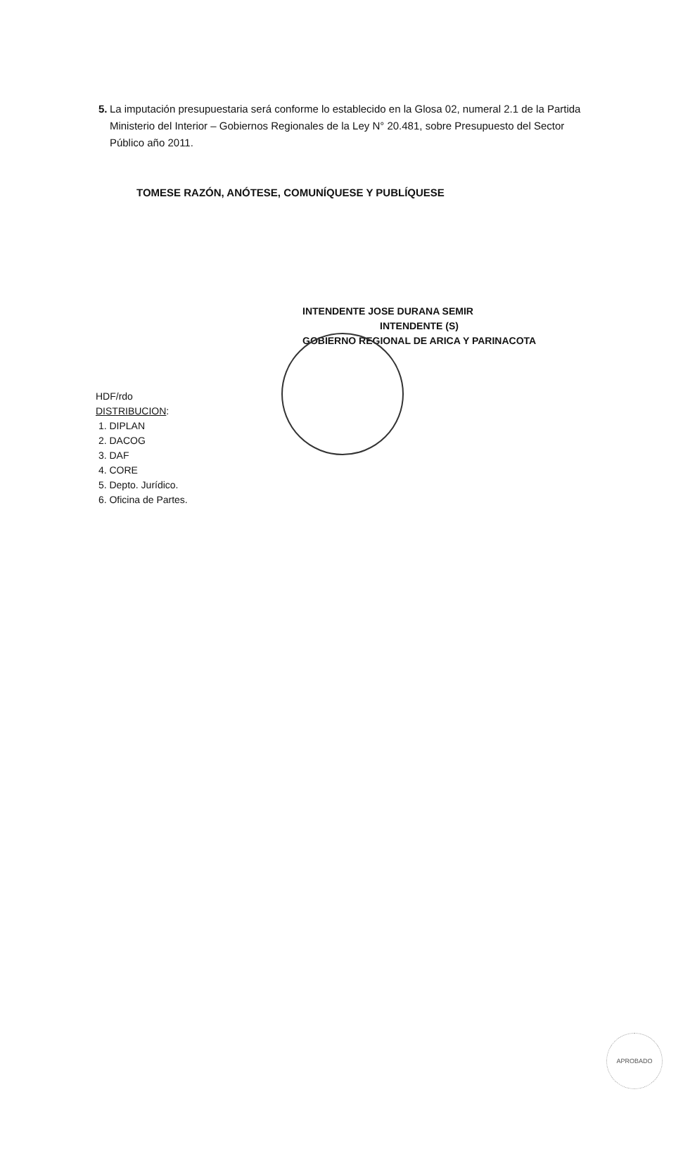5. La imputación presupuestaria será conforme lo establecido en la Glosa 02, numeral 2.1 de la Partida Ministerio del Interior – Gobiernos Regionales de la Ley N° 20.481, sobre Presupuesto del Sector Público año 2011.
TOMESE RAZÓN, ANÓTESE, COMUNÍQUESE Y PUBLÍQUESE
INTENDENTE JOSE DURANA SEMIR
INTENDENTE (S)
GOBIERNO REGIONAL DE ARICA Y PARINACOTA
HDF/rdo
DISTRIBUCION:
1. DIPLAN
2. DACOG
3. DAF
4. CORE
5. Depto. Jurídico.
6. Oficina de Partes.
APROBADO